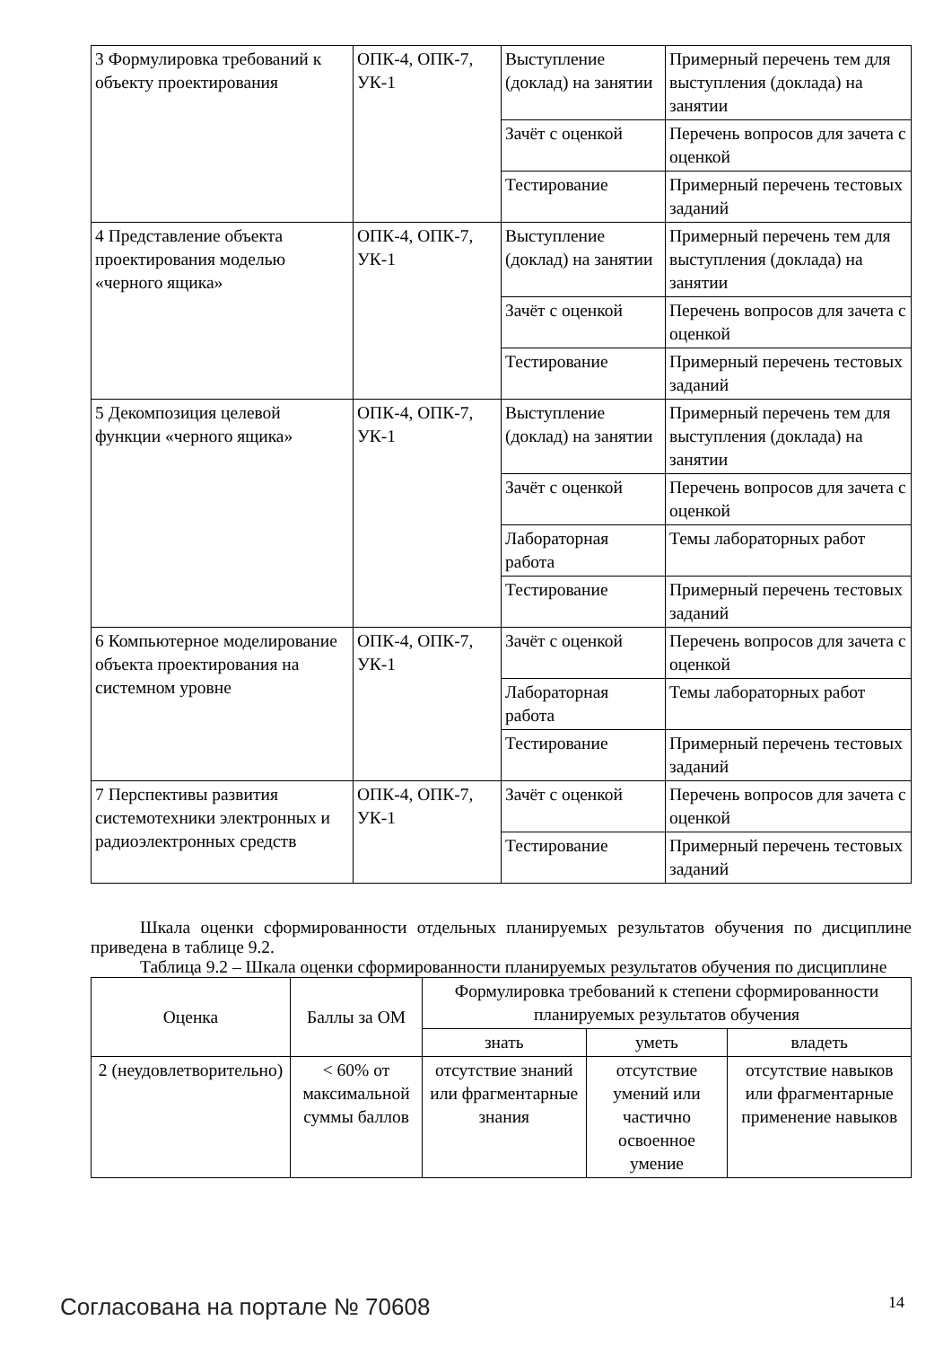| 3 Формулировка требований к объекту проектирования | ОПК-4, ОПК-7, УК-1 | Выступление (доклад) на занятии | Примерный перечень тем для выступления (доклада) на занятии |
| | | Зачёт с оценкой | Перечень вопросов для зачета с оценкой |
| | | Тестирование | Примерный перечень тестовых заданий |
| 4 Представление объекта проектирования моделью «черного ящика» | ОПК-4, ОПК-7, УК-1 | Выступление (доклад) на занятии | Примерный перечень тем для выступления (доклада) на занятии |
| | | Зачёт с оценкой | Перечень вопросов для зачета с оценкой |
| | | Тестирование | Примерный перечень тестовых заданий |
| 5 Декомпозиция целевой функции «черного ящика» | ОПК-4, ОПК-7, УК-1 | Выступление (доклад) на занятии | Примерный перечень тем для выступления (доклада) на занятии |
| | | Зачёт с оценкой | Перечень вопросов для зачета с оценкой |
| | | Лабораторная работа | Темы лабораторных работ |
| | | Тестирование | Примерный перечень тестовых заданий |
| 6 Компьютерное моделирование объекта проектирования на системном уровне | ОПК-4, ОПК-7, УК-1 | Зачёт с оценкой | Перечень вопросов для зачета с оценкой |
| | | Лабораторная работа | Темы лабораторных работ |
| | | Тестирование | Примерный перечень тестовых заданий |
| 7 Перспективы развития системотехники электронных и радиоэлектронных средств | ОПК-4, ОПК-7, УК-1 | Зачёт с оценкой | Перечень вопросов для зачета с оценкой |
| | | Тестирование | Примерный перечень тестовых заданий |
Шкала оценки сформированности отдельных планируемых результатов обучения по дисциплине приведена в таблице 9.2.
Таблица 9.2 – Шкала оценки сформированности планируемых результатов обучения по дисциплине
| Оценка | Баллы за ОМ | Формулировка требований к степени сформированности планируемых результатов обучения | | |
| --- | --- | --- | --- | --- |
| | | знать | уметь | владеть |
| 2 (неудовлетворительно) | < 60% от максимальной суммы баллов | отсутствие знаний или фрагментарные знания | отсутствие умений или частично освоенное умение | отсутствие навыков или фрагментарные применение навыков |
Согласована на портале № 70608 14